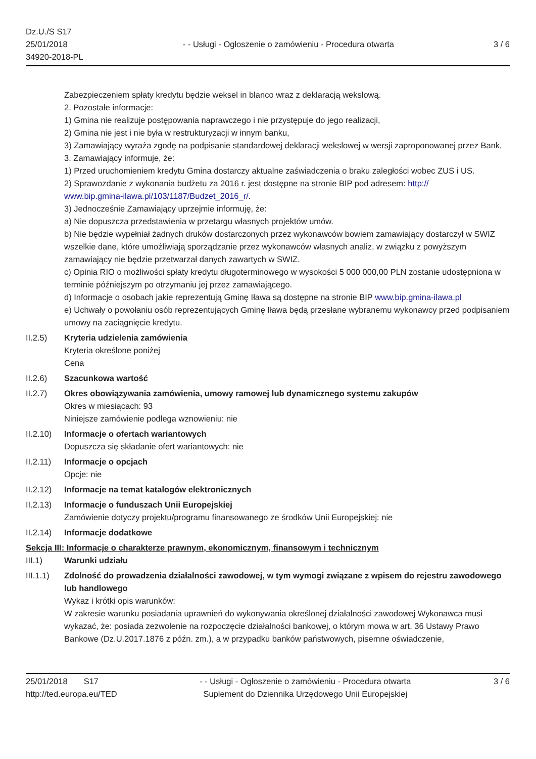Dz.U./S S17
25/01/2018
34920-2018-PL
- - Usługi - Ogłoszenie o zamówieniu - Procedura otwarta
3 / 6
Zabezpieczeniem spłaty kredytu będzie weksel in blanco wraz z deklaracją wekslową.
2. Pozostałe informacje:
1) Gmina nie realizuje postępowania naprawczego i nie przystępuje do jego realizacji,
2) Gmina nie jest i nie była w restrukturyzacji w innym banku,
3) Zamawiający wyraża zgodę na podpisanie standardowej deklaracji wekslowej w wersji zaproponowanej przez Bank,
3. Zamawiający informuje, że:
1) Przed uruchomieniem kredytu Gmina dostarczy aktualne zaświadczenia o braku zaległości wobec ZUS i US.
2) Sprawozdanie z wykonania budżetu za 2016 r. jest dostępne na stronie BIP pod adresem: http://
www.bip.gmina-ilawa.pl/103/1187/Budzet_2016_r/.
3) Jednocześnie Zamawiający uprzejmie informuję, że:
a) Nie dopuszcza przedstawienia w przetargu własnych projektów umów.
b) Nie będzie wypełniał żadnych druków dostarczonych przez wykonawców bowiem zamawiający dostarczył w SWIZ wszelkie dane, które umożliwiają sporządzanie przez wykonawców własnych analiz, w związku z powyższym zamawiający nie będzie przetwarzał danych zawartych w SWIZ.
c) Opinia RIO o możliwości spłaty kredytu długoterminowego w wysokości 5 000 000,00 PLN zostanie udostępniona w terminie późniejszym po otrzymaniu jej przez zamawiającego.
d) Informacje o osobach jakie reprezentują Gminę Iława są dostępne na stronie BIP www.bip.gmina-ilawa.pl
e) Uchwały o powołaniu osób reprezentujących Gminę Iława będą przesłane wybranemu wykonawcy przed podpisaniem umowy na zaciągnięcie kredytu.
II.2.5) Kryteria udzielenia zamówienia
Kryteria określone poniżej
Cena
II.2.6) Szacunkowa wartość
II.2.7) Okres obowiązywania zamówienia, umowy ramowej lub dynamicznego systemu zakupów
Okres w miesiącach: 93
Niniejsze zamówienie podlega wznowieniu: nie
II.2.10)
Informacje o ofertach wariantowych
Dopuszcza się składanie ofert wariantowych: nie
II.2.11)
Informacje o opcjach
Opcje: nie
II.2.12)
Informacje na temat katalogów elektronicznych
II.2.13)
Informacje o funduszach Unii Europejskiej
Zamówienie dotyczy projektu/programu finansowanego ze środków Unii Europejskiej: nie
II.2.14)
Informacje dodatkowe
Sekcja III: Informacje o charakterze prawnym, ekonomicznym, finansowym i technicznym
III.1) Warunki udziału
III.1.1)
Zdolność do prowadzenia działalności zawodowej, w tym wymogi związane z wpisem do rejestru zawodowego lub handlowego
Wykaz i krótki opis warunków:
W zakresie warunku posiadania uprawnień do wykonywania określonej działalności zawodowej Wykonawca musi wykazać, że: posiada zezwolenie na rozpoczęcie działalności bankowej, o którym mowa w art. 36 Ustawy Prawo Bankowe (Dz.U.2017.1876 z późn. zm.), a w przypadku banków państwowych, pisemne oświadczenie,
25/01/2018 S17
http://ted.europa.eu/TED
- - Usługi - Ogłoszenie o zamówieniu - Procedura otwarta
Suplement do Dziennika Urzędowego Unii Europejskiej
3 / 6